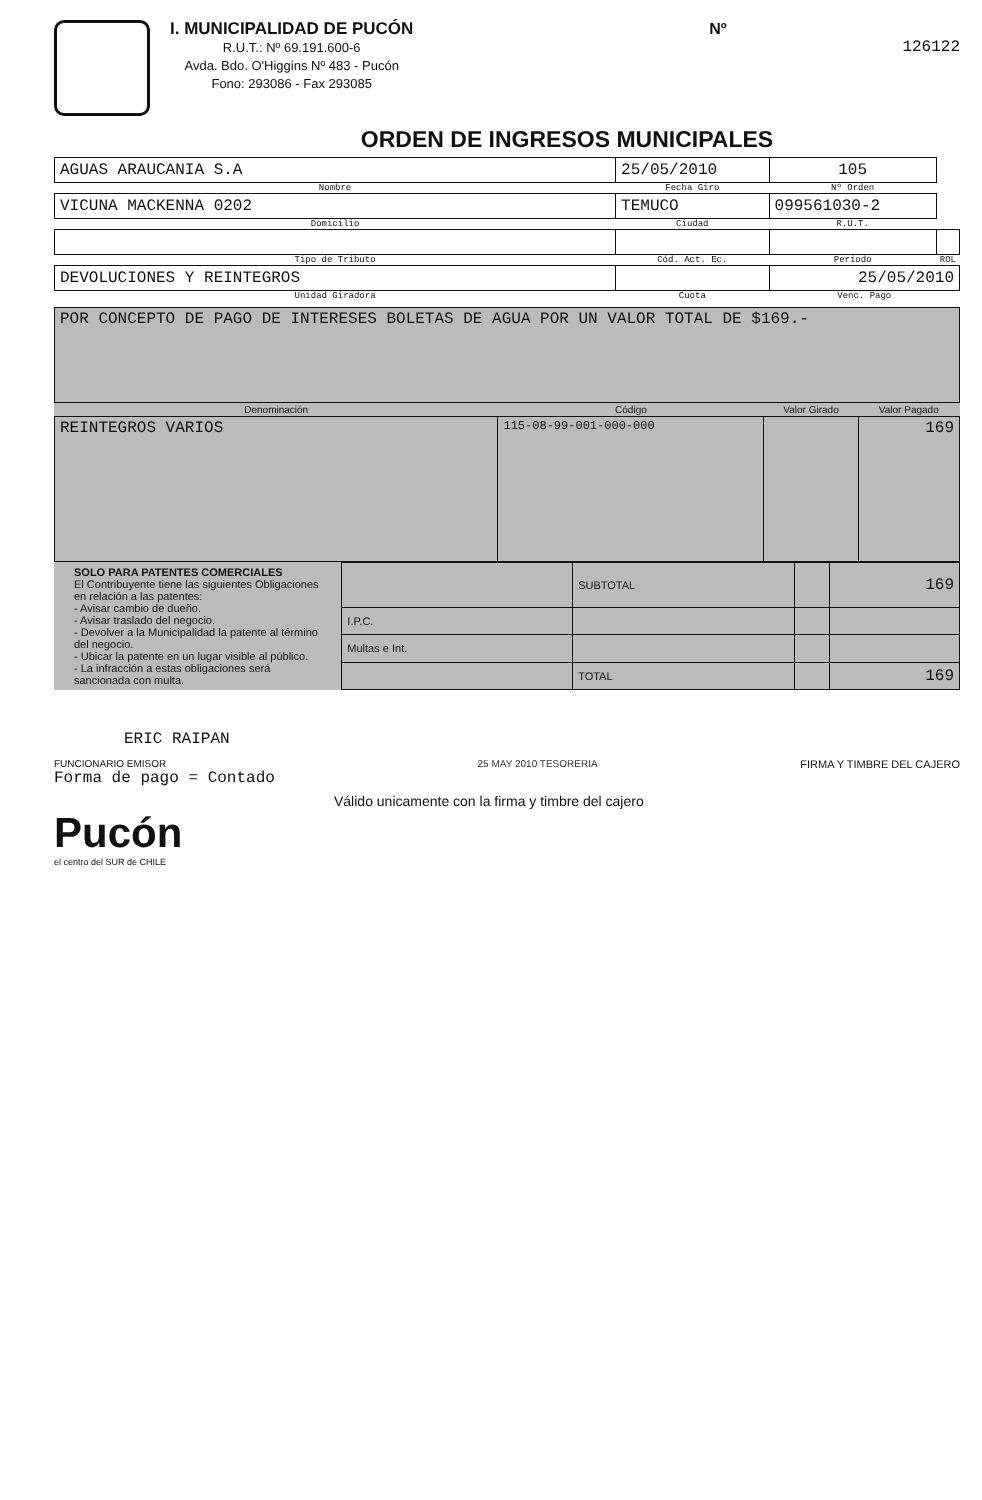I. MUNICIPALIDAD DE PUCÓN
R.U.T.: Nº 69.191.600-6
Avda. Bdo. O'Higgins Nº 483 - Pucón
Fono: 293086 - Fax 293085
Nº
126122
ORDEN DE INGRESOS MUNICIPALES
| AGUAS ARAUCANIA S.A | 25/05/2010 | 105 | |
| Nombre | Fecha Giro | Nº Orden | |
| VICUNA MACKENNA 0202 | TEMUCO | 099561030-2 | |
| Domicilio | Ciudad | R.U.T. | |
| Tipo de Tributo | Cód. Act. Ec. | Periodo | ROL |
| DEVOLUCIONES Y REINTEGROS | | 25/05/2010 | |
| Unidad Giradora | Cuota | Venc. Pago | |
| POR CONCEPTO DE PAGO DE INTERESES BOLETAS DE AGUA POR UN VALOR TOTAL DE $169.- |
| Denominación | Código | Valor Girado | Valor Pagado |
| --- | --- | --- | --- |
| REINTEGROS VARIOS | 115-08-99-001-000-000 | | 169 |
SOLO PARA PATENTES COMERCIALES
El Contribuyente tiene las siguientes Obligaciones en relación a las patentes:
- Avisar cambio de dueño.
- Avisar traslado del negocio.
- Devolver a la Municipalidad la patente al término del negocio.
- Ubicar la patente en un lugar visible al público.
- La infracción a estas obligaciones será sancionada con multa.
| | SUBTOTAL | | 169 |
| I.P.C. | | | |
| Multas e Int. | | | |
| | TOTAL | | 169 |
ERIC RAIPAN
FUNCIONARIO EMISOR
Forma de pago = Contado
25 MAY 2010 TESORERIA FIRMA Y TIMBRE DEL CAJERO
Válido unicamente con la firma y timbre del cajero
Pucón
el centro del SUR de CHILE